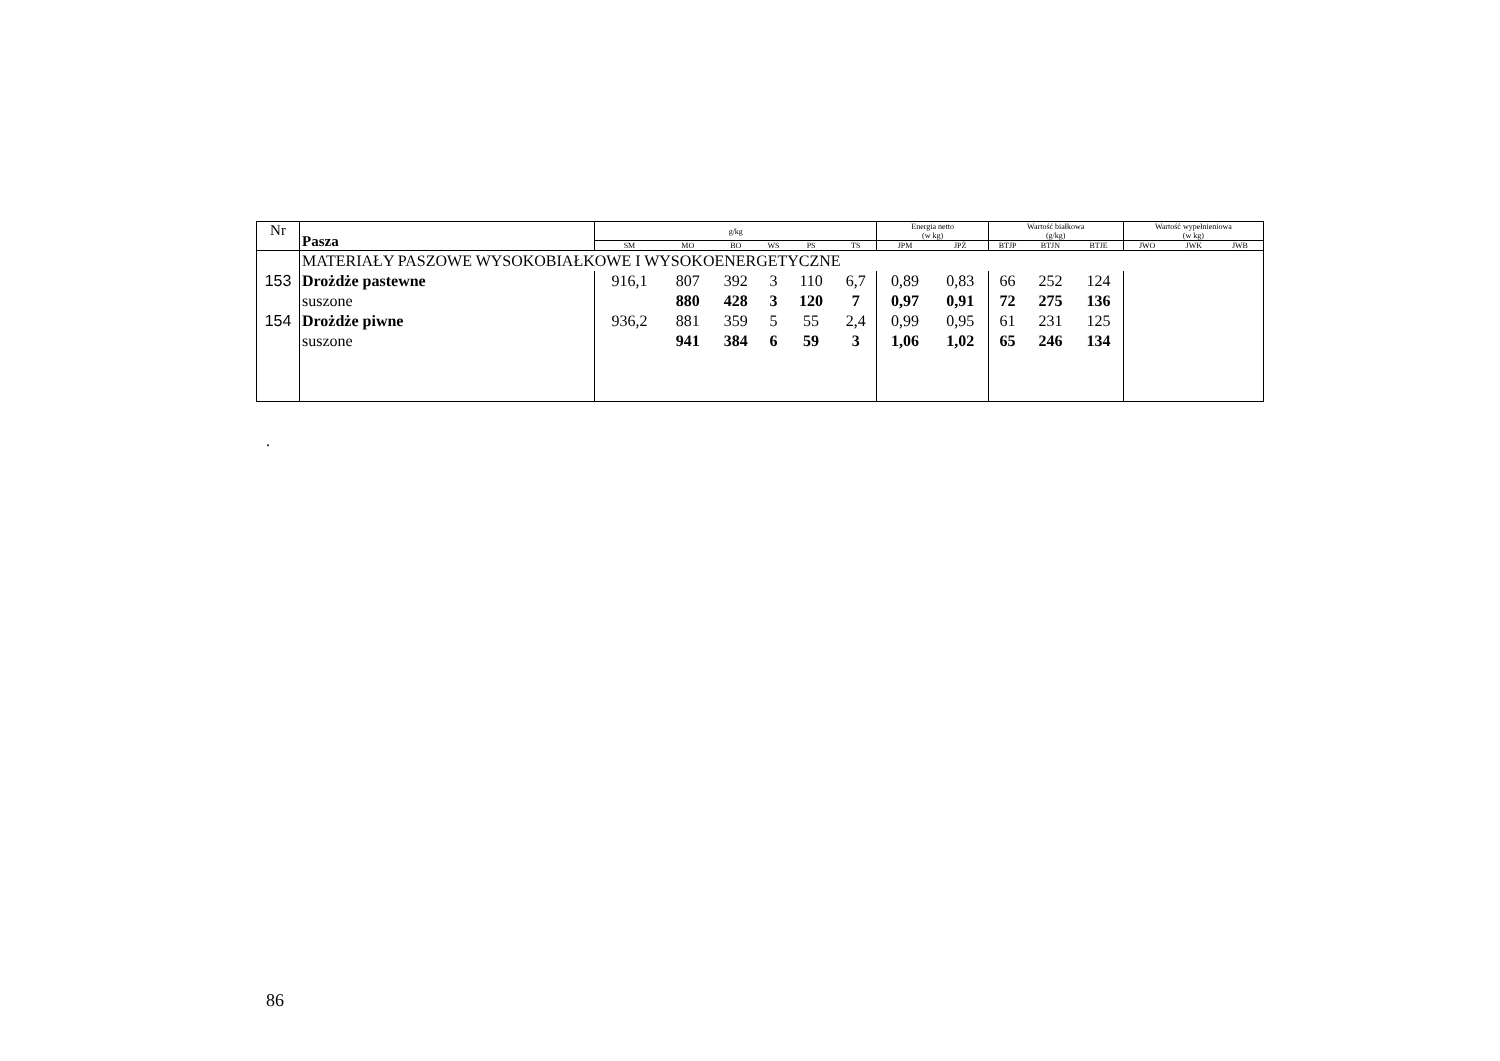| Nr | Pasza | g/kg | | | | | | Energia netto | | Wartość białkowa | | | Wartość wypełnieniowa | | |
| --- | --- | --- | --- | --- | --- | --- | --- | --- | --- | --- | --- | --- | --- | --- | --- |
| | | | | | | | | (w kg) | | (g/kg) | | | (w kg) | | |
| | | SM | MO | BO | WS | PS | TS | JPM | JPŻ | BTJP | BTJN | BTJE | JWO | JWK | JWB |
| | MATERIAŁY PASZOWE WYSOKOBIAŁKOWE I WYSOKOENERGETYCZNE | | | | | | | | | | | | | | |
| 153 | Drożdże pastewne | 916,1 | 807 | 392 | 3 | 110 | 6,7 | 0,89 | 0,83 | 66 | 252 | 124 | | | |
| | suszone | | 880 | 428 | 3 | 120 | 7 | 0,97 | 0,91 | 72 | 275 | 136 | | | |
| 154 | Drożdże piwne | 936,2 | 881 | 359 | 5 | 55 | 2,4 | 0,99 | 0,95 | 61 | 231 | 125 | | | |
| | suszone | | 941 | 384 | 6 | 59 | 3 | 1,06 | 1,02 | 65 | 246 | 134 | | | |
.
86